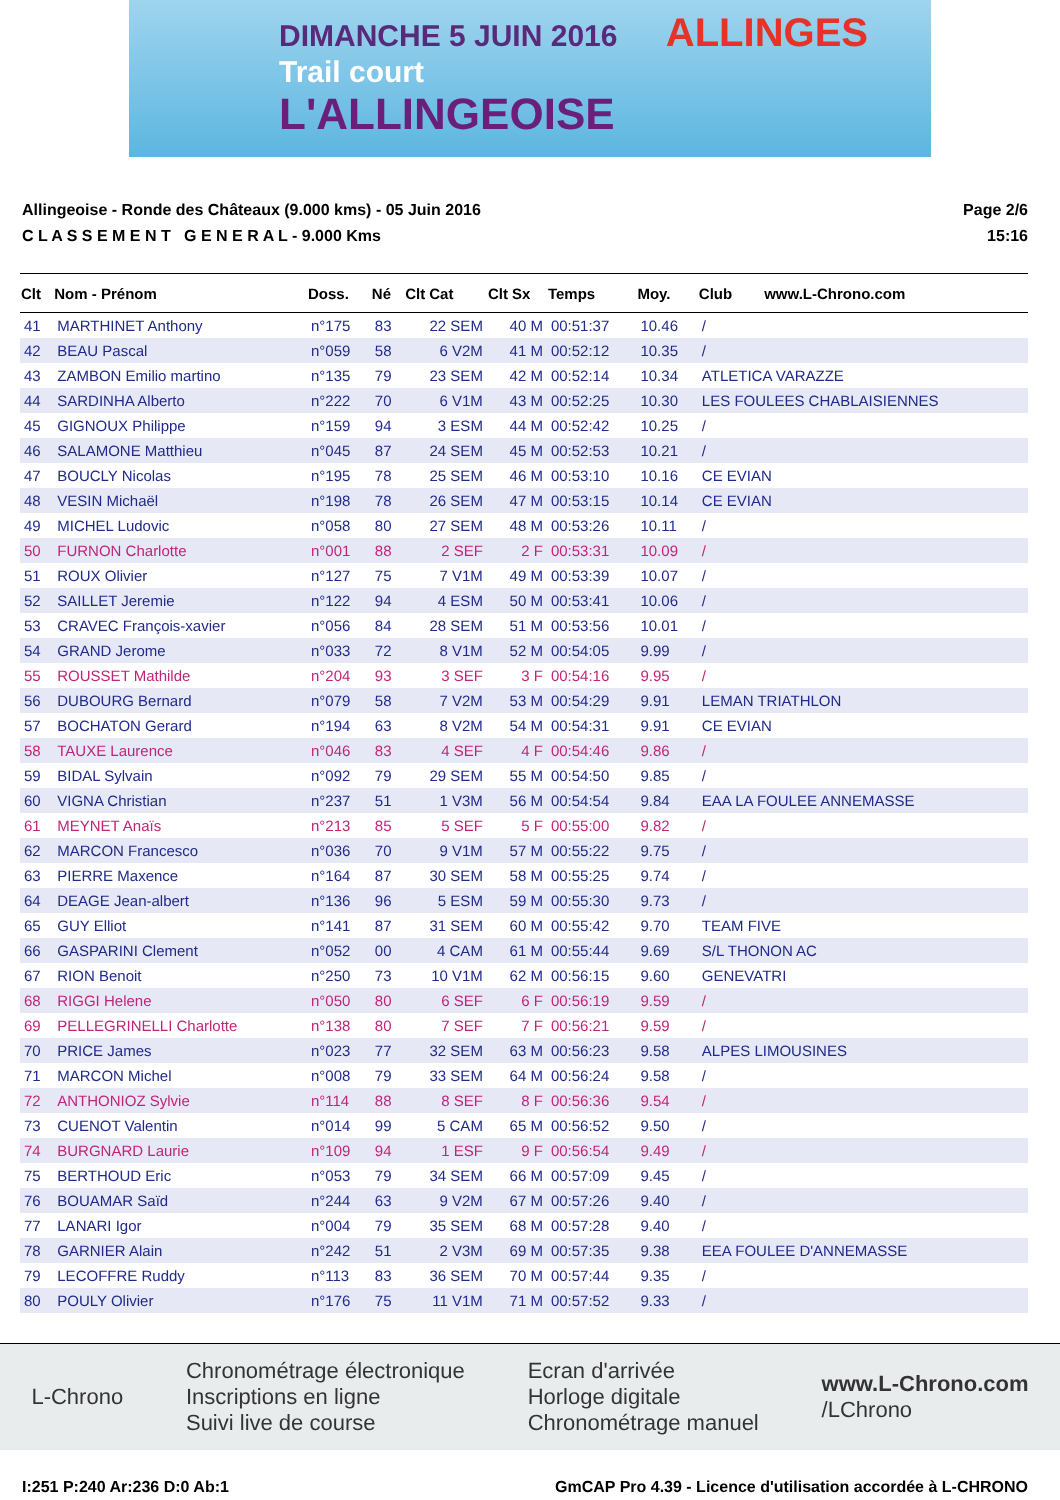DIMANCHE 5 JUIN 2016 ALLINGES
Trail court
L'ALLINGEOISE
Allingeoise - Ronde des Châteaux (9.000 kms) - 05 Juin 2016
C L A S S E M E N T G E N E R A L - 9.000 Kms
Page 2/6
15:16
| Clt | Nom - Prénom | Doss. | Né | Clt Cat | Clt Sx | Temps | Moy. | Club | www.L-Chrono.com |
| --- | --- | --- | --- | --- | --- | --- | --- | --- | --- |
| 41 | MARTHINET Anthony | n°175 | 83 | 22 SEM | 40 M | 00:51:37 | 10.46 | / | |
| 42 | BEAU Pascal | n°059 | 58 | 6 V2M | 41 M | 00:52:12 | 10.35 | / | |
| 43 | ZAMBON Emilio martino | n°135 | 79 | 23 SEM | 42 M | 00:52:14 | 10.34 | ATLETICA VARAZZE | |
| 44 | SARDINHA Alberto | n°222 | 70 | 6 V1M | 43 M | 00:52:25 | 10.30 | LES FOULEES CHABLAISIENNES | |
| 45 | GIGNOUX Philippe | n°159 | 94 | 3 ESM | 44 M | 00:52:42 | 10.25 | / | |
| 46 | SALAMONE Matthieu | n°045 | 87 | 24 SEM | 45 M | 00:52:53 | 10.21 | / | |
| 47 | BOUCLY Nicolas | n°195 | 78 | 25 SEM | 46 M | 00:53:10 | 10.16 | CE EVIAN | |
| 48 | VESIN Michaël | n°198 | 78 | 26 SEM | 47 M | 00:53:15 | 10.14 | CE EVIAN | |
| 49 | MICHEL Ludovic | n°058 | 80 | 27 SEM | 48 M | 00:53:26 | 10.11 | / | |
| 50 | FURNON Charlotte | n°001 | 88 | 2 SEF | 2 F | 00:53:31 | 10.09 | / | |
| 51 | ROUX Olivier | n°127 | 75 | 7 V1M | 49 M | 00:53:39 | 10.07 | / | |
| 52 | SAILLET Jeremie | n°122 | 94 | 4 ESM | 50 M | 00:53:41 | 10.06 | / | |
| 53 | CRAVEC François-xavier | n°056 | 84 | 28 SEM | 51 M | 00:53:56 | 10.01 | / | |
| 54 | GRAND Jerome | n°033 | 72 | 8 V1M | 52 M | 00:54:05 | 9.99 | / | |
| 55 | ROUSSET Mathilde | n°204 | 93 | 3 SEF | 3 F | 00:54:16 | 9.95 | / | |
| 56 | DUBOURG Bernard | n°079 | 58 | 7 V2M | 53 M | 00:54:29 | 9.91 | LEMAN TRIATHLON | |
| 57 | BOCHATON Gerard | n°194 | 63 | 8 V2M | 54 M | 00:54:31 | 9.91 | CE EVIAN | |
| 58 | TAUXE Laurence | n°046 | 83 | 4 SEF | 4 F | 00:54:46 | 9.86 | / | |
| 59 | BIDAL Sylvain | n°092 | 79 | 29 SEM | 55 M | 00:54:50 | 9.85 | / | |
| 60 | VIGNA Christian | n°237 | 51 | 1 V3M | 56 M | 00:54:54 | 9.84 | EAA LA FOULEE ANNEMASSE | |
| 61 | MEYNET Anaïs | n°213 | 85 | 5 SEF | 5 F | 00:55:00 | 9.82 | / | |
| 62 | MARCON Francesco | n°036 | 70 | 9 V1M | 57 M | 00:55:22 | 9.75 | / | |
| 63 | PIERRE Maxence | n°164 | 87 | 30 SEM | 58 M | 00:55:25 | 9.74 | / | |
| 64 | DEAGE Jean-albert | n°136 | 96 | 5 ESM | 59 M | 00:55:30 | 9.73 | / | |
| 65 | GUY Elliot | n°141 | 87 | 31 SEM | 60 M | 00:55:42 | 9.70 | TEAM FIVE | |
| 66 | GASPARINI Clement | n°052 | 00 | 4 CAM | 61 M | 00:55:44 | 9.69 | S/L THONON AC | |
| 67 | RION Benoit | n°250 | 73 | 10 V1M | 62 M | 00:56:15 | 9.60 | GENEVATRI | |
| 68 | RIGGI Helene | n°050 | 80 | 6 SEF | 6 F | 00:56:19 | 9.59 | / | |
| 69 | PELLEGRINELLI Charlotte | n°138 | 80 | 7 SEF | 7 F | 00:56:21 | 9.59 | / | |
| 70 | PRICE James | n°023 | 77 | 32 SEM | 63 M | 00:56:23 | 9.58 | ALPES LIMOUSINES | |
| 71 | MARCON Michel | n°008 | 79 | 33 SEM | 64 M | 00:56:24 | 9.58 | / | |
| 72 | ANTHONIOZ Sylvie | n°114 | 88 | 8 SEF | 8 F | 00:56:36 | 9.54 | / | |
| 73 | CUENOT Valentin | n°014 | 99 | 5 CAM | 65 M | 00:56:52 | 9.50 | / | |
| 74 | BURGNARD Laurie | n°109 | 94 | 1 ESF | 9 F | 00:56:54 | 9.49 | / | |
| 75 | BERTHOUD Eric | n°053 | 79 | 34 SEM | 66 M | 00:57:09 | 9.45 | / | |
| 76 | BOUAMAR Saïd | n°244 | 63 | 9 V2M | 67 M | 00:57:26 | 9.40 | / | |
| 77 | LANARI Igor | n°004 | 79 | 35 SEM | 68 M | 00:57:28 | 9.40 | / | |
| 78 | GARNIER Alain | n°242 | 51 | 2 V3M | 69 M | 00:57:35 | 9.38 | EEA FOULEE D'ANNEMASSE | |
| 79 | LECOFFRE Ruddy | n°113 | 83 | 36 SEM | 70 M | 00:57:44 | 9.35 | / | |
| 80 | POULY Olivier | n°176 | 75 | 11 V1M | 71 M | 00:57:52 | 9.33 | / | |
L-Chrono
Chronométrage électronique
Inscriptions en ligne
Suivi live de course
Ecran d'arrivée
Horloge digitale
Chronométrage manuel
www.L-Chrono.com
/LChrono
I:251 P:240 Ar:236 D:0 Ab:1 GmCAP Pro 4.39 - Licence d'utilisation accordée à L-CHRONO